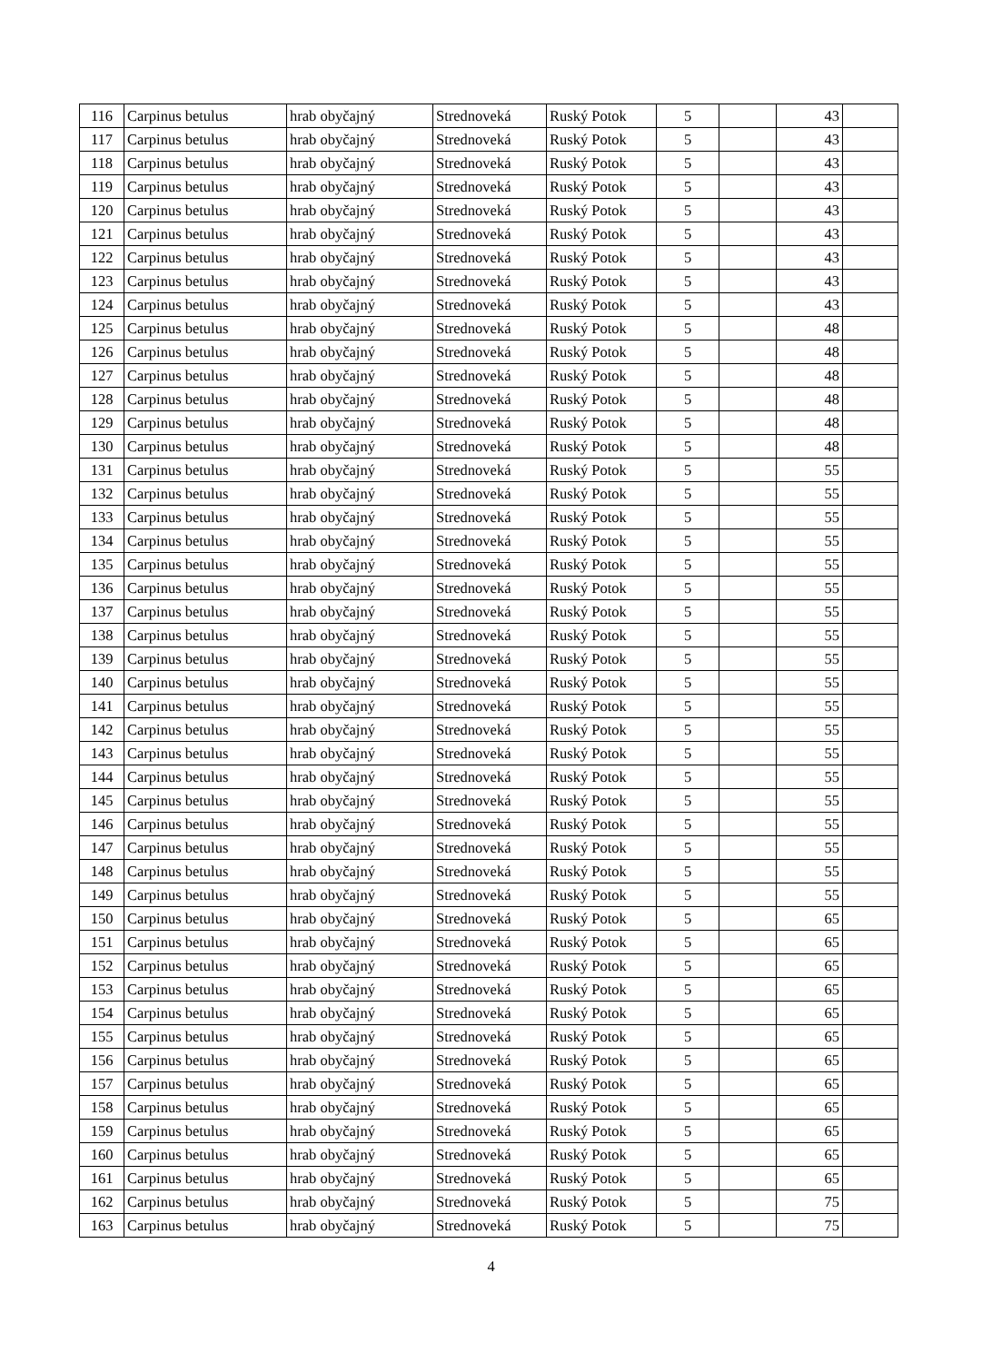| 116 | Carpinus betulus | hrab obyčajný | Strednoveká | Ruský Potok | 5 | | 43 | |
| 117 | Carpinus betulus | hrab obyčajný | Strednoveká | Ruský Potok | 5 | | 43 | |
| 118 | Carpinus betulus | hrab obyčajný | Strednoveká | Ruský Potok | 5 | | 43 | |
| 119 | Carpinus betulus | hrab obyčajný | Strednoveká | Ruský Potok | 5 | | 43 | |
| 120 | Carpinus betulus | hrab obyčajný | Strednoveká | Ruský Potok | 5 | | 43 | |
| 121 | Carpinus betulus | hrab obyčajný | Strednoveká | Ruský Potok | 5 | | 43 | |
| 122 | Carpinus betulus | hrab obyčajný | Strednoveká | Ruský Potok | 5 | | 43 | |
| 123 | Carpinus betulus | hrab obyčajný | Strednoveká | Ruský Potok | 5 | | 43 | |
| 124 | Carpinus betulus | hrab obyčajný | Strednoveká | Ruský Potok | 5 | | 43 | |
| 125 | Carpinus betulus | hrab obyčajný | Strednoveká | Ruský Potok | 5 | | 48 | |
| 126 | Carpinus betulus | hrab obyčajný | Strednoveká | Ruský Potok | 5 | | 48 | |
| 127 | Carpinus betulus | hrab obyčajný | Strednoveká | Ruský Potok | 5 | | 48 | |
| 128 | Carpinus betulus | hrab obyčajný | Strednoveká | Ruský Potok | 5 | | 48 | |
| 129 | Carpinus betulus | hrab obyčajný | Strednoveká | Ruský Potok | 5 | | 48 | |
| 130 | Carpinus betulus | hrab obyčajný | Strednoveká | Ruský Potok | 5 | | 48 | |
| 131 | Carpinus betulus | hrab obyčajný | Strednoveká | Ruský Potok | 5 | | 55 | |
| 132 | Carpinus betulus | hrab obyčajný | Strednoveká | Ruský Potok | 5 | | 55 | |
| 133 | Carpinus betulus | hrab obyčajný | Strednoveká | Ruský Potok | 5 | | 55 | |
| 134 | Carpinus betulus | hrab obyčajný | Strednoveká | Ruský Potok | 5 | | 55 | |
| 135 | Carpinus betulus | hrab obyčajný | Strednoveká | Ruský Potok | 5 | | 55 | |
| 136 | Carpinus betulus | hrab obyčajný | Strednoveká | Ruský Potok | 5 | | 55 | |
| 137 | Carpinus betulus | hrab obyčajný | Strednoveká | Ruský Potok | 5 | | 55 | |
| 138 | Carpinus betulus | hrab obyčajný | Strednoveká | Ruský Potok | 5 | | 55 | |
| 139 | Carpinus betulus | hrab obyčajný | Strednoveká | Ruský Potok | 5 | | 55 | |
| 140 | Carpinus betulus | hrab obyčajný | Strednoveká | Ruský Potok | 5 | | 55 | |
| 141 | Carpinus betulus | hrab obyčajný | Strednoveká | Ruský Potok | 5 | | 55 | |
| 142 | Carpinus betulus | hrab obyčajný | Strednoveká | Ruský Potok | 5 | | 55 | |
| 143 | Carpinus betulus | hrab obyčajný | Strednoveká | Ruský Potok | 5 | | 55 | |
| 144 | Carpinus betulus | hrab obyčajný | Strednoveká | Ruský Potok | 5 | | 55 | |
| 145 | Carpinus betulus | hrab obyčajný | Strednoveká | Ruský Potok | 5 | | 55 | |
| 146 | Carpinus betulus | hrab obyčajný | Strednoveká | Ruský Potok | 5 | | 55 | |
| 147 | Carpinus betulus | hrab obyčajný | Strednoveká | Ruský Potok | 5 | | 55 | |
| 148 | Carpinus betulus | hrab obyčajný | Strednoveká | Ruský Potok | 5 | | 55 | |
| 149 | Carpinus betulus | hrab obyčajný | Strednoveká | Ruský Potok | 5 | | 55 | |
| 150 | Carpinus betulus | hrab obyčajný | Strednoveká | Ruský Potok | 5 | | 65 | |
| 151 | Carpinus betulus | hrab obyčajný | Strednoveká | Ruský Potok | 5 | | 65 | |
| 152 | Carpinus betulus | hrab obyčajný | Strednoveká | Ruský Potok | 5 | | 65 | |
| 153 | Carpinus betulus | hrab obyčajný | Strednoveká | Ruský Potok | 5 | | 65 | |
| 154 | Carpinus betulus | hrab obyčajný | Strednoveká | Ruský Potok | 5 | | 65 | |
| 155 | Carpinus betulus | hrab obyčajný | Strednoveká | Ruský Potok | 5 | | 65 | |
| 156 | Carpinus betulus | hrab obyčajný | Strednoveká | Ruský Potok | 5 | | 65 | |
| 157 | Carpinus betulus | hrab obyčajný | Strednoveká | Ruský Potok | 5 | | 65 | |
| 158 | Carpinus betulus | hrab obyčajný | Strednoveká | Ruský Potok | 5 | | 65 | |
| 159 | Carpinus betulus | hrab obyčajný | Strednoveká | Ruský Potok | 5 | | 65 | |
| 160 | Carpinus betulus | hrab obyčajný | Strednoveká | Ruský Potok | 5 | | 65 | |
| 161 | Carpinus betulus | hrab obyčajný | Strednoveká | Ruský Potok | 5 | | 65 | |
| 162 | Carpinus betulus | hrab obyčajný | Strednoveká | Ruský Potok | 5 | | 75 | |
| 163 | Carpinus betulus | hrab obyčajný | Strednoveká | Ruský Potok | 5 | | 75 | |
4